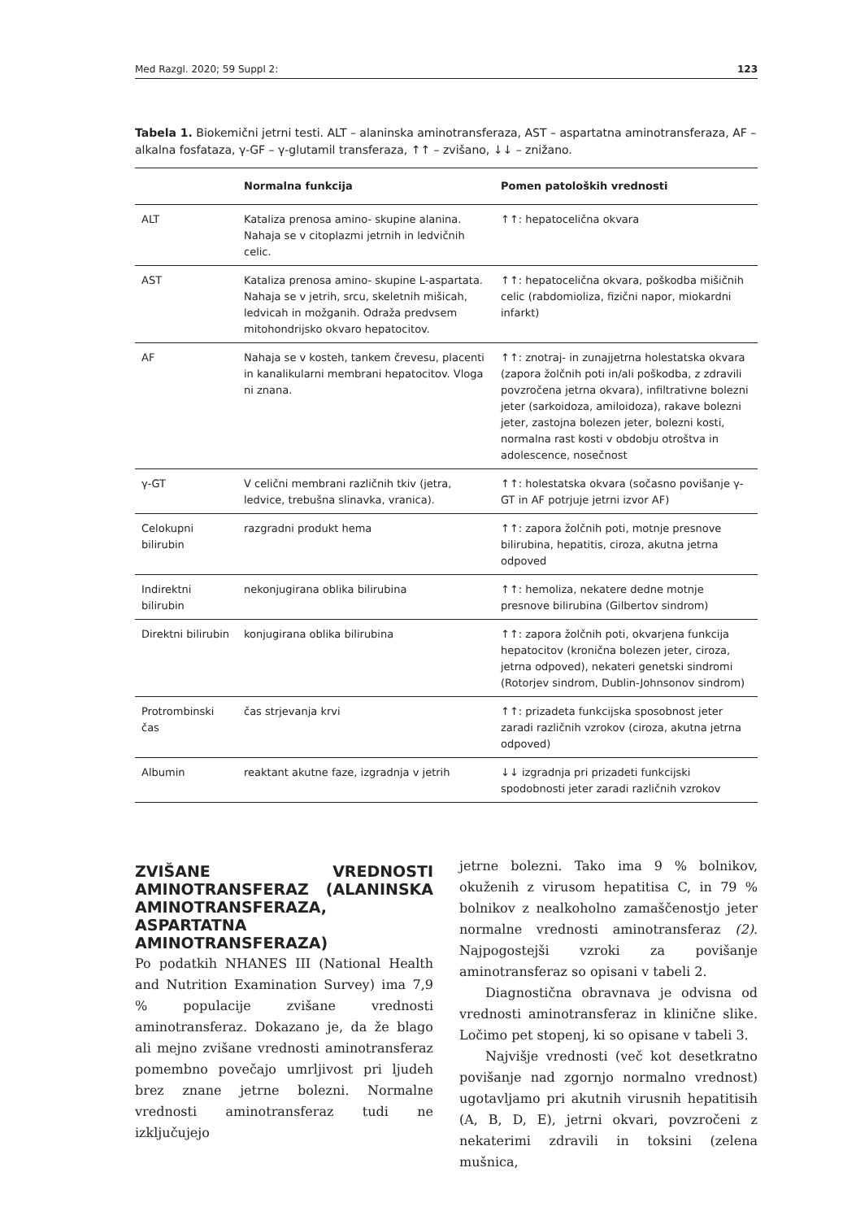Med Razgl. 2020; 59 Suppl 2: 123
Tabela 1. Biokemični jetrni testi. ALT – alaninska aminotransferaza, AST – aspartatna aminotransferaza, AF – alkalna fosfataza, γ-GF – γ-glutamil transferaza, ↑↑ – zvišano, ↓↓ – znižano.
| | Normalna funkcija | Pomen patoloških vrednosti |
| --- | --- | --- |
| ALT | Kataliza prenosa amino- skupine alanina. Nahaja se v citoplazmi jetrnih in ledvičnih celic. | ↑↑: hepatocelična okvara |
| AST | Kataliza prenosa amino- skupine L-aspartata. Nahaja se v jetrih, srcu, skeletnih mišicah, ledvicah in možganih. Odraža predvsem mitohondrijsko okvaro hepatocitov. | ↑↑: hepatocelična okvara, poškodba mišičnih celic (rabdomioliza, fizični napor, miokardni infarkt) |
| AF | Nahaja se v kosteh, tankem črevesu, placenti in kanalikularni membrani hepatocitov. Vloga ni znana. | ↑↑: znotraj- in zunajjetrna holestatska okvara (zapora žolčnih poti in/ali poškodba, z zdravili povzročena jetrna okvara), infiltrativne bolezni jeter (sarkoidoza, amiloidoza), rakave bolezni jeter, zastojna bolezen jeter, bolezni kosti, normalna rast kosti v obdobju otroštva in adolescence, nosečnost |
| γ-GT | V celični membrani različnih tkiv (jetra, ledvice, trebušna slinavka, vranica). | ↑↑: holestatska okvara (sočasno povišanje γ-GT in AF potrjuje jetrni izvor AF) |
| Celokupni bilirubin | razgradni produkt hema | ↑↑: zapora žolčnih poti, motnje presnove bilirubina, hepatitis, ciroza, akutna jetrna odpoved |
| Indirektni bilirubin | nekonjugirana oblika bilirubina | ↑↑: hemoliza, nekatere dedne motnje presnove bilirubina (Gilbertov sindrom) |
| Direktni bilirubin | konjugirana oblika bilirubina | ↑↑: zapora žolčnih poti, okvarjena funkcija hepatocitov (kronična bolezen jeter, ciroza, jetrna odpoved), nekateri genetski sindromi (Rotorjev sindrom, Dublin-Johnsonov sindrom) |
| Protrombinski čas | čas strjevanja krvi | ↑↑: prizadeta funkcijska sposobnost jeter zaradi različnih vzrokov (ciroza, akutna jetrna odpoved) |
| Albumin | reaktant akutne faze, izgradnja v jetrih | ↓↓ izgradnja pri prizadeti funkcijski spodobnosti jeter zaradi različnih vzrokov |
ZVIŠANE VREDNOSTI AMINOTRANSFERAZ (ALANINSKA AMINOTRANSFERAZA, ASPARTATNA AMINOTRANSFERAZA)
Po podatkih NHANES III (National Health and Nutrition Examination Survey) ima 7,9 % populacije zvišane vrednosti aminotransferaz. Dokazano je, da že blago ali mejno zvišane vrednosti aminotransferaz pomembno povečajo umrljivost pri ljudeh brez znane jetrne bolezni. Normalne vrednosti aminotransferaz tudi ne izključujejo
jetrne bolezni. Tako ima 9 % bolnikov, okuženih z virusom hepatitisa C, in 79 % bolnikov z nealkoholno zamaščenostjo jeter normalne vrednosti aminotransferaz (2). Najpogostejši vzroki za povišanje aminotransferaz so opisani v tabeli 2.
Diagnostična obravnava je odvisna od vrednosti aminotransferaz in klinične slike. Ločimo pet stopenj, ki so opisane v tabeli 3.
Najvišje vrednosti (več kot desetkratno povišanje nad zgornjo normalno vrednost) ugotavljamo pri akutnih virusnih hepatitisih (A, B, D, E), jetrni okvari, povzročeni z nekaterimi zdravili in toksini (zelena mušnica,